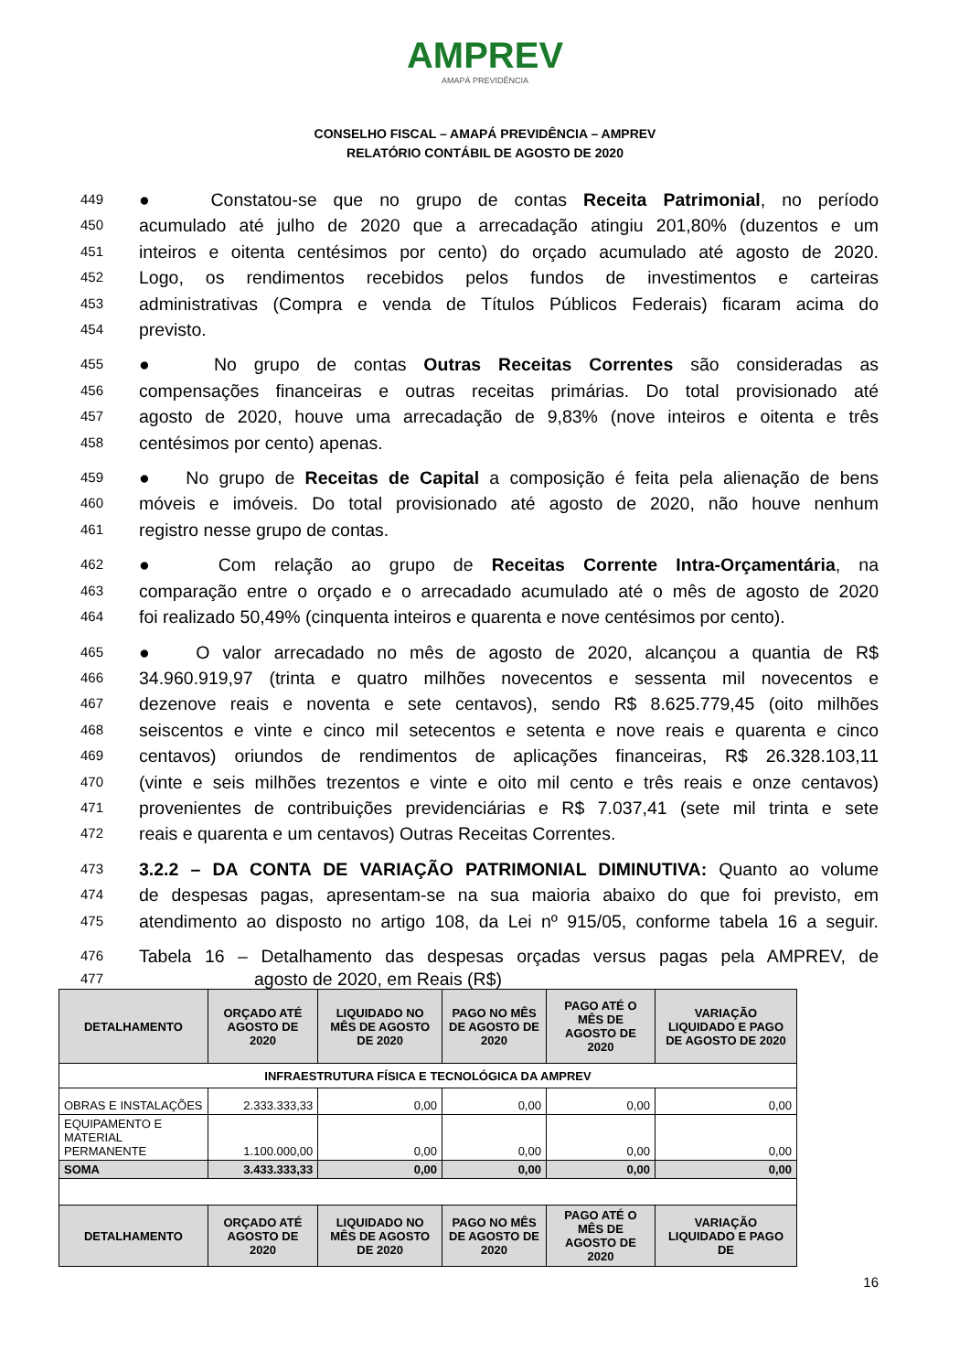AMPREV
AMAPÁ PREVIDÊNCIA
CONSELHO FISCAL – AMAPÁ PREVIDÊNCIA – AMPREV
RELATÓRIO CONTÁBIL DE AGOSTO DE 2020
449 ● Constatou-se que no grupo de contas Receita Patrimonial, no período
450 acumulado até julho de 2020 que a arrecadação atingiu 201,80% (duzentos e um
451 inteiros e oitenta centésimos por cento) do orçado acumulado até agosto de 2020.
452 Logo, os rendimentos recebidos pelos fundos de investimentos e carteiras
453 administrativas (Compra e venda de Títulos Públicos Federais) ficaram acima do
454 previsto.
455 ● No grupo de contas Outras Receitas Correntes são consideradas as
456 compensações financeiras e outras receitas primárias. Do total provisionado até
457 agosto de 2020, houve uma arrecadação de 9,83% (nove inteiros e oitenta e três
458 centésimos por cento) apenas.
459 ● No grupo de Receitas de Capital a composição é feita pela alienação de bens
460 móveis e imóveis. Do total provisionado até agosto de 2020, não houve nenhum
461 registro nesse grupo de contas.
462 ● Com relação ao grupo de Receitas Corrente Intra-Orçamentária, na
463 comparação entre o orçado e o arrecadado acumulado até o mês de agosto de 2020
464 foi realizado 50,49% (cinquenta inteiros e quarenta e nove centésimos por cento).
465 ● O valor arrecadado no mês de agosto de 2020, alcançou a quantia de R$
466 34.960.919,97 (trinta e quatro milhões novecentos e sessenta mil novecentos e
467 dezenove reais e noventa e sete centavos), sendo R$ 8.625.779,45 (oito milhões
468 seiscentos e vinte e cinco mil setecentos e setenta e nove reais e quarenta e cinco
469 centavos) oriundos de rendimentos de aplicações financeiras, R$ 26.328.103,11
470 (vinte e seis milhões trezentos e vinte e oito mil cento e três reais e onze centavos)
471 provenientes de contribuições previdenciárias e R$ 7.037,41 (sete mil trinta e sete
472 reais e quarenta e um centavos) Outras Receitas Correntes.
473 3.2.2 – DA CONTA DE VARIAÇÃO PATRIMONIAL DIMINUTIVA: Quanto ao volume
474 de despesas pagas, apresentam-se na sua maioria abaixo do que foi previsto, em
475 atendimento ao disposto no artigo 108, da Lei nº 915/05, conforme tabela 16 a seguir.
476 Tabela 16 – Detalhamento das despesas orçadas versus pagas pela AMPREV, de
477 agosto de 2020, em Reais (R$)
| DETALHAMENTO | ORÇADO ATÉ AGOSTO DE 2020 | LIQUIDADO NO MÊS DE AGOSTO DE 2020 | PAGO NO MÊS DE AGOSTO DE 2020 | PAGO ATÉ O MÊS DE AGOSTO DE 2020 | VARIAÇÃO LIQUIDADO E PAGO DE AGOSTO DE 2020 |
| --- | --- | --- | --- | --- | --- |
| INFRAESTRUTURA FÍSICA E TECNOLÓGICA DA AMPREV | | | | | |
| OBRAS E INSTALAÇÕES | 2.333.333,33 | 0,00 | 0,00 | 0,00 | 0,00 |
| EQUIPAMENTO E MATERIAL PERMANENTE | 1.100.000,00 | 0,00 | 0,00 | 0,00 | 0,00 |
| SOMA | 3.433.333,33 | 0,00 | 0,00 | 0,00 | 0,00 |
| DETALHAMENTO | ORÇADO ATÉ AGOSTO DE 2020 | LIQUIDADO NO MÊS DE AGOSTO DE 2020 | PAGO NO MÊS DE AGOSTO DE 2020 | PAGO ATÉ O MÊS DE AGOSTO DE 2020 | VARIAÇÃO LIQUIDADO E PAGO DE |
16